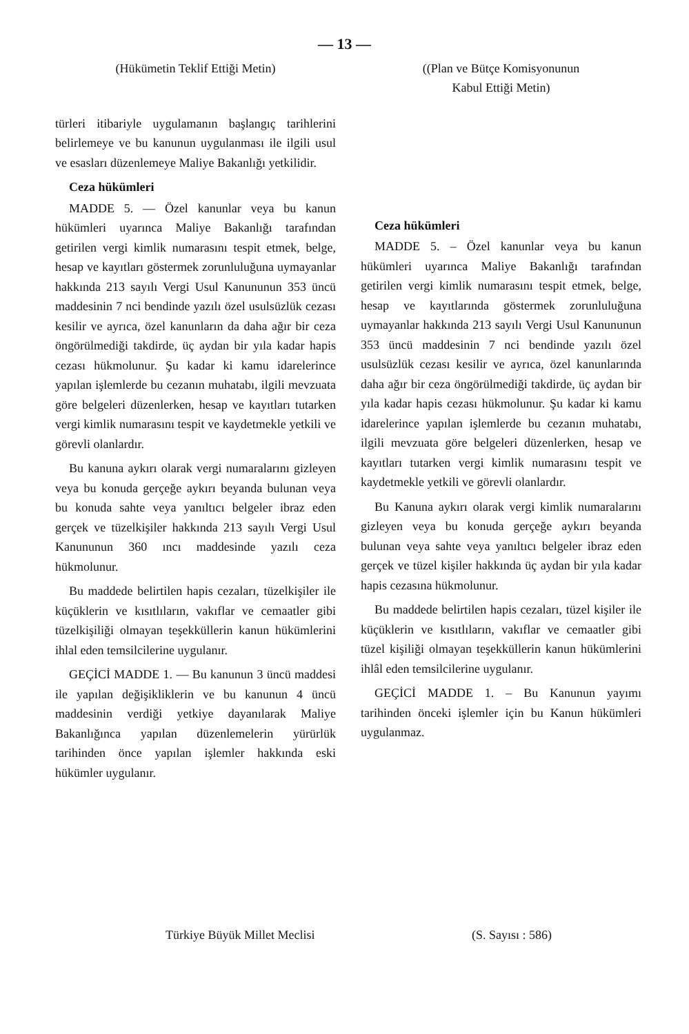— 13 —
(Hükümetin Teklif Ettiği Metin)
türleri itibariyle uygulamanın başlangıç tarihlerini belirlemeye ve bu kanunun uygulanması ile ilgili usul ve esasları düzenlemeye Maliye Bakanlığı yetkilidir.
Ceza hükümleri
MADDE 5. — Özel kanunlar veya bu kanun hükümleri uyarınca Maliye Bakanlığı tarafından getirilen vergi kimlik numarasını tespit etmek, belge, hesap ve kayıtları göstermek zorunluluğuna uymayanlar hakkında 213 sayılı Vergi Usul Kanununun 353 üncü maddesinin 7 nci bendinde yazılı özel usulsüzlük cezası kesilir ve ayrıca, özel kanunların da daha ağır bir ceza öngörülmediği takdirde, üç aydan bir yıla kadar hapis cezası hükmolunur. Şu kadar ki kamu idarelerince yapılan işlemlerde bu cezanın muhatabı, ilgili mevzuata göre belgeleri düzenlerken, hesap ve kayıtları tutarken vergi kimlik numarasını tespit ve kaydetmekle yetkili ve görevli olanlardır.
Bu kanuna aykırı olarak vergi numaralarını gizleyen veya bu konuda gerçeğe aykırı beyanda bulunan veya bu konuda sahte veya yanıltıcı belgeler ibraz eden gerçek ve tüzelkişiler hakkında 213 sayılı Vergi Usul Kanununun 360 ıncı maddesinde yazılı ceza hükmolunur.
Bu maddede belirtilen hapis cezaları, tüzelkişiler ile küçüklerin ve kısıtlıların, vakıflar ve cemaatler gibi tüzelkişiliği olmayan teşekküllerin kanun hükümlerini ihlal eden temsilcilerine uygulanır.
GEÇİCİ MADDE 1. — Bu kanunun 3 üncü maddesi ile yapılan değişikliklerin ve bu kanunun 4 üncü maddesinin verdiği yetkiye dayanılarak Maliye Bakanlığınca yapılan düzenlemelerin yürürlük tarihinden önce yapılan işlemler hakkında eski hükümler uygulanır.
((Plan ve Bütçe Komisyonunun
Kabul Ettiği Metin)
Ceza hükümleri
MADDE 5. – Özel kanunlar veya bu kanun hükümleri uyarınca Maliye Bakanlığı tarafından getirilen vergi kimlik numarasını tespit etmek, belge, hesap ve kayıtlarında göstermek zorunluluğuna uymayanlar hakkında 213 sayılı Vergi Usul Kanununun 353 üncü maddesinin 7 nci bendinde yazılı özel usulsüzlük cezası kesilir ve ayrıca, özel kanunlarında daha ağır bir ceza öngörülmediği takdirde, üç aydan bir yıla kadar hapis cezası hükmolunur. Şu kadar ki kamu idarelerince yapılan işlemlerde bu cezanın muhatabı, ilgili mevzuata göre belgeleri düzenlerken, hesap ve kayıtları tutarken vergi kimlik numarasını tespit ve kaydetmekle yetkili ve görevli olanlardır.
Bu Kanuna aykırı olarak vergi kimlik numaralarını gizleyen veya bu konuda gerçeğe aykırı beyanda bulunan veya sahte veya yanıltıcı belgeler ibraz eden gerçek ve tüzel kişiler hakkında üç aydan bir yıla kadar hapis cezasına hükmolunur.
Bu maddede belirtilen hapis cezaları, tüzel kişiler ile küçüklerin ve kısıtlıların, vakıflar ve cemaatler gibi tüzel kişiliği olmayan teşekküllerin kanun hükümlerini ihlâl eden temsilcilerine uygulanır.
GEÇİCİ MADDE 1. – Bu Kanunun yayımı tarihinden önceki işlemler için bu Kanun hükümleri uygulanmaz.
Türkiye Büyük Millet Meclisi (S. Sayısı : 586)